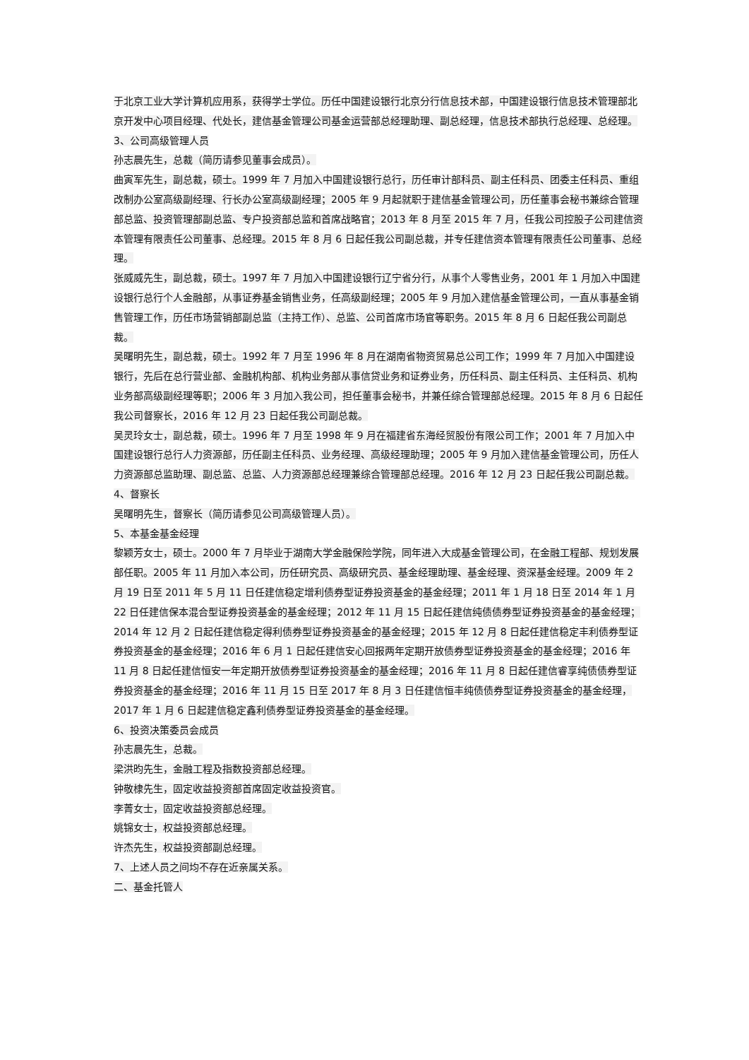于北京工业大学计算机应用系，获得学士学位。历任中国建设银行北京分行信息技术部，中国建设银行信息技术管理部北京开发中心项目经理、代处长，建信基金管理公司基金运营部总经理助理、副总经理，信息技术部执行总经理、总经理。
3、公司高级管理人员
孙志晨先生，总裁（简历请参见董事会成员）。
曲寅军先生，副总裁，硕士。1999 年 7 月加入中国建设银行总行，历任审计部科员、副主任科员、团委主任科员、重组改制办公室高级副经理、行长办公室高级副经理；2005 年 9 月起就职于建信基金管理公司，历任董事会秘书兼综合管理部总监、投资管理部副总监、专户投资部总监和首席战略官；2013 年 8 月至 2015 年 7 月，任我公司控股子公司建信资本管理有限责任公司董事、总经理。2015 年 8 月 6 日起任我公司副总裁，并专任建信资本管理有限责任公司董事、总经理。
张威威先生，副总裁，硕士。1997 年 7 月加入中国建设银行辽宁省分行，从事个人零售业务，2001 年 1 月加入中国建设银行总行个人金融部，从事证券基金销售业务，任高级副经理；2005 年 9 月加入建信基金管理公司，一直从事基金销售管理工作，历任市场营销部副总监（主持工作）、总监、公司首席市场官等职务。2015 年 8 月 6 日起任我公司副总裁。
吴曙明先生，副总裁，硕士。1992 年 7 月至 1996 年 8 月在湖南省物资贸易总公司工作；1999 年 7 月加入中国建设银行，先后在总行营业部、金融机构部、机构业务部从事信贷业务和证券业务，历任科员、副主任科员、主任科员、机构业务部高级副经理等职；2006 年 3 月加入我公司，担任董事会秘书，并兼任综合管理部总经理。2015 年 8 月 6 日起任我公司督察长，2016 年 12 月 23 日起任我公司副总裁。
吴灵玲女士，副总裁，硕士。1996 年 7 月至 1998 年 9 月在福建省东海经贸股份有限公司工作；2001 年 7 月加入中国建设银行总行人力资源部，历任副主任科员、业务经理、高级经理助理；2005 年 9 月加入建信基金管理公司，历任人力资源部总监助理、副总监、总监、人力资源部总经理兼综合管理部总经理。2016 年 12 月 23 日起任我公司副总裁。
4、督察长
吴曙明先生，督察长（简历请参见公司高级管理人员）。
5、本基金基金经理
黎颖芳女士，硕士。2000 年 7 月毕业于湖南大学金融保险学院，同年进入大成基金管理公司，在金融工程部、规划发展部任职。2005 年 11 月加入本公司，历任研究员、高级研究员、基金经理助理、基金经理、资深基金经理。2009 年 2 月 19 日至 2011 年 5 月 11 日任建信稳定增利债券型证券投资基金的基金经理；2011 年 1 月 18 日至 2014 年 1 月 22 日任建信保本混合型证券投资基金的基金经理；2012 年 11 月 15 日起任建信纯债债券型证券投资基金的基金经理；2014 年 12 月 2 日起任建信稳定得利债券型证券投资基金的基金经理；2015 年 12 月 8 日起任建信稳定丰利债券型证券投资基金的基金经理；2016 年 6 月 1 日起任建信安心回报两年定期开放债券型证券投资基金的基金经理；2016 年 11 月 8 日起任建信恒安一年定期开放债券型证券投资基金的基金经理；2016 年 11 月 8 日起任建信睿享纯债债券型证券投资基金的基金经理；2016 年 11 月 15 日至 2017 年 8 月 3 日任建信恒丰纯债债券型证券投资基金的基金经理，2017 年 1 月 6 日起建信稳定鑫利债券型证券投资基金的基金经理。
6、投资决策委员会成员
孙志晨先生，总裁。
梁洪昀先生，金融工程及指数投资部总经理。
钟敬棣先生，固定收益投资部首席固定收益投资官。
李菁女士，固定收益投资部总经理。
姚锦女士，权益投资部总经理。
许杰先生，权益投资部副总经理。
7、上述人员之间均不存在近亲属关系。
二、基金托管人